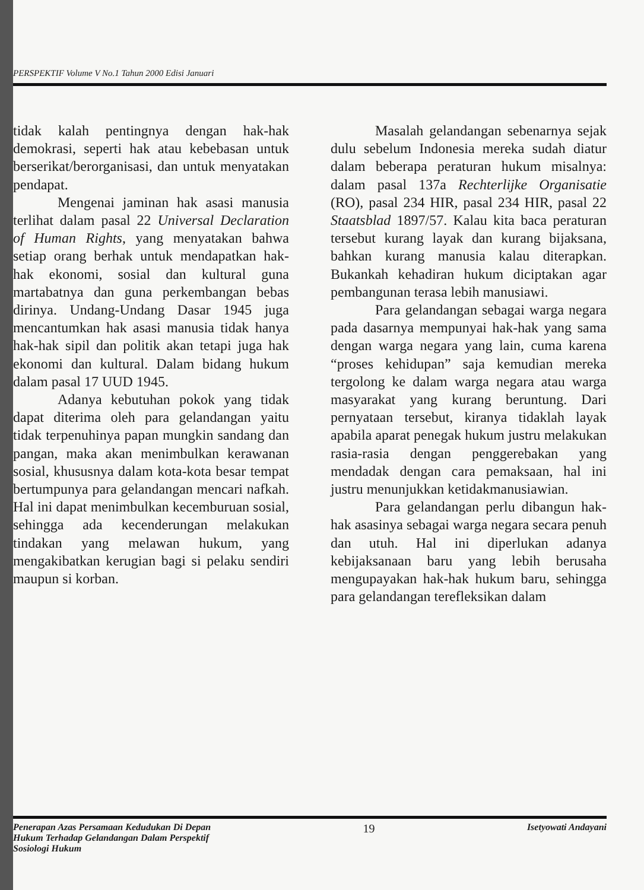PERSPEKTIF Volume V No.1 Tahun 2000 Edisi Januari
tidak kalah pentingnya dengan hak-hak demokrasi, seperti hak atau kebebasan untuk berserikat/berorganisasi, dan untuk menyatakan pendapat.
Mengenai jaminan hak asasi manusia terlihat dalam pasal 22 Universal Declaration of Human Rights, yang menyatakan bahwa setiap orang berhak untuk mendapatkan hak-hak ekonomi, sosial dan kultural guna martabatnya dan guna perkembangan bebas dirinya. Undang-Undang Dasar 1945 juga mencantumkan hak asasi manusia tidak hanya hak-hak sipil dan politik akan tetapi juga hak ekonomi dan kultural. Dalam bidang hukum dalam pasal 17 UUD 1945.
Adanya kebutuhan pokok yang tidak dapat diterima oleh para gelandangan yaitu tidak terpenuhinya papan mungkin sandang dan pangan, maka akan menimbulkan kerawanan sosial, khususnya dalam kota-kota besar tempat bertumpunya para gelandangan mencari nafkah. Hal ini dapat menimbulkan kecemburuan sosial, sehingga ada kecenderungan melakukan tindakan yang melawan hukum, yang mengakibatkan kerugian bagi si pelaku sendiri maupun si korban.
Masalah gelandangan sebenarnya sejak dulu sebelum Indonesia mereka sudah diatur dalam beberapa peraturan hukum misalnya: dalam pasal 137a Rechterlijke Organisatie (RO), pasal 234 HIR, pasal 234 HIR, pasal 22 Staatsblad 1897/57. Kalau kita baca peraturan tersebut kurang layak dan kurang bijaksana, bahkan kurang manusia kalau diterapkan. Bukankah kehadiran hukum diciptakan agar pembangunan terasa lebih manusiawi.
Para gelandangan sebagai warga negara pada dasarnya mempunyai hak-hak yang sama dengan warga negara yang lain, cuma karena “proses kehidupan” saja kemudian mereka tergolong ke dalam warga negara atau warga masyarakat yang kurang beruntung. Dari pernyataan tersebut, kiranya tidaklah layak apabila aparat penegak hukum justru melakukan rasia-rasia dengan penggerebakan yang mendadak dengan cara pemaksaan, hal ini justru menunjukkan ketidakmanusiawian.
Para gelandangan perlu dibangun hak-hak asasinya sebagai warga negara secara penuh dan utuh. Hal ini diperlukan adanya kebijaksanaan baru yang lebih berusaha mengupayakan hak-hak hukum baru, sehingga para gelandangan terefleksikan dalam
Penerapan Azas Persamaan Kedudukan Di Depan
Hukum Terhadap Gelandangan Dalam Perspektif
Sosiologi Hukum
19
Isetyowati Andayani